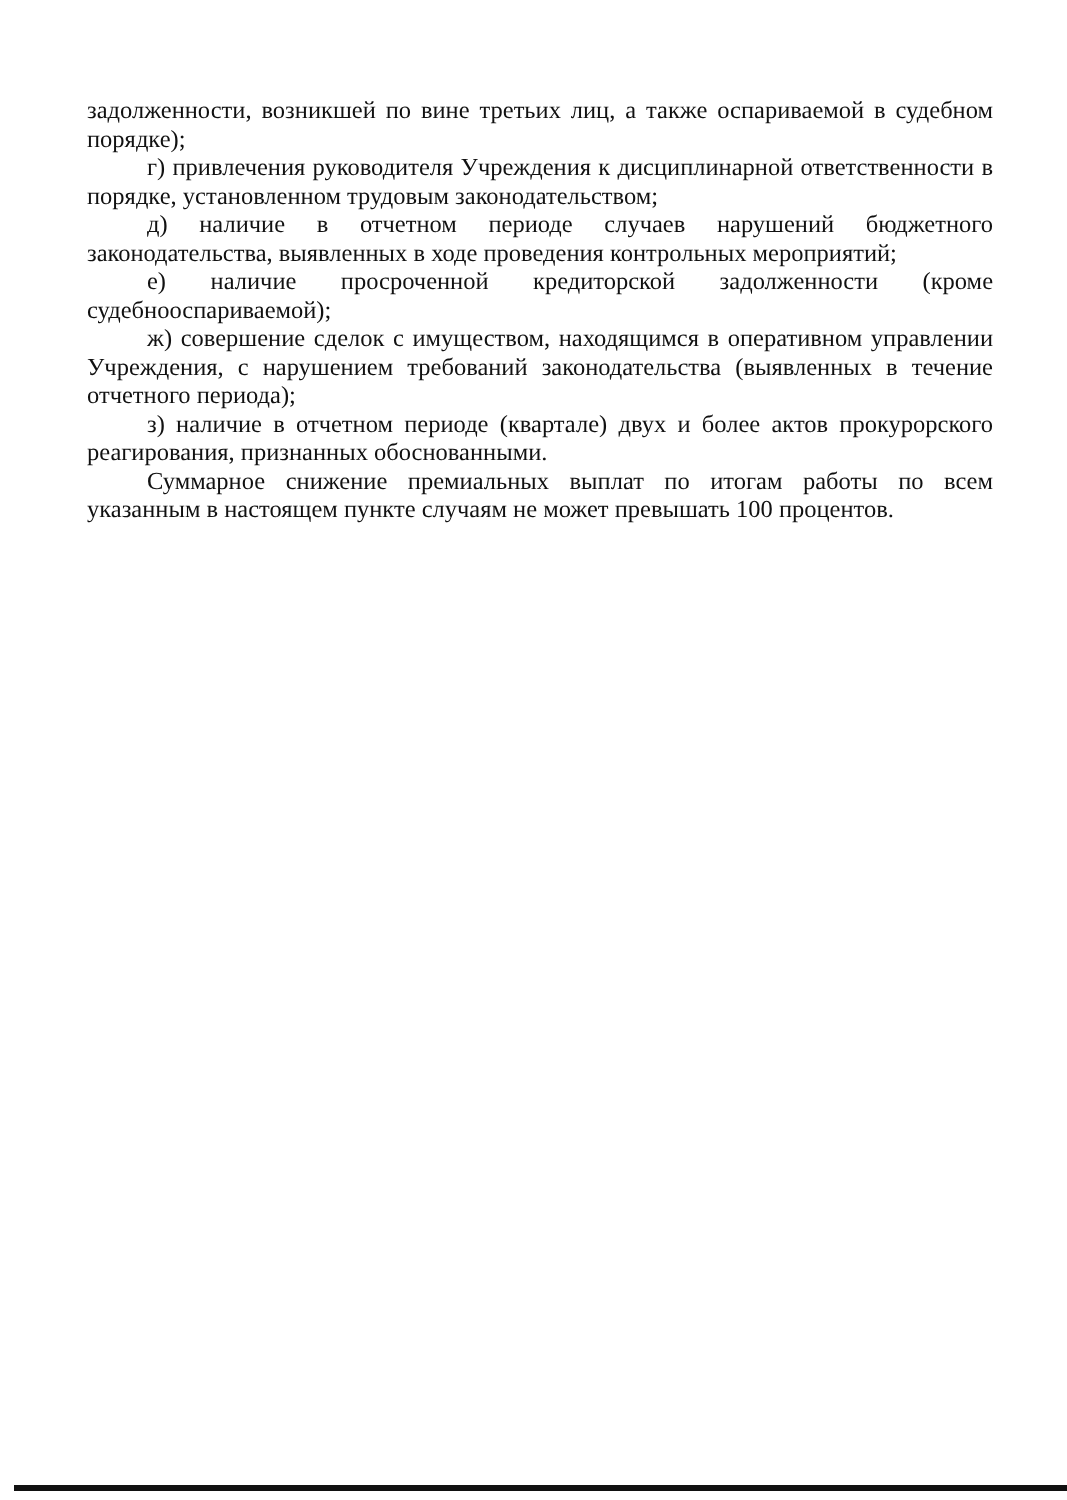задолженности, возникшей по вине третьих лиц, а также оспариваемой в судебном порядке);
г) привлечения руководителя Учреждения к дисциплинарной ответственности в порядке, установленном трудовым законодательством;
д) наличие в отчетном периоде случаев нарушений бюджетного законодательства, выявленных в ходе проведения контрольных мероприятий;
е) наличие просроченной кредиторской задолженности (кроме судебнооспариваемой);
ж) совершение сделок с имуществом, находящимся в оперативном управлении Учреждения, с нарушением требований законодательства (выявленных в течение отчетного периода);
з) наличие в отчетном периоде (квартале) двух и более актов прокурорского реагирования, признанных обоснованными.
Суммарное снижение премиальных выплат по итогам работы по всем указанным в настоящем пункте случаям не может превышать 100 процентов.